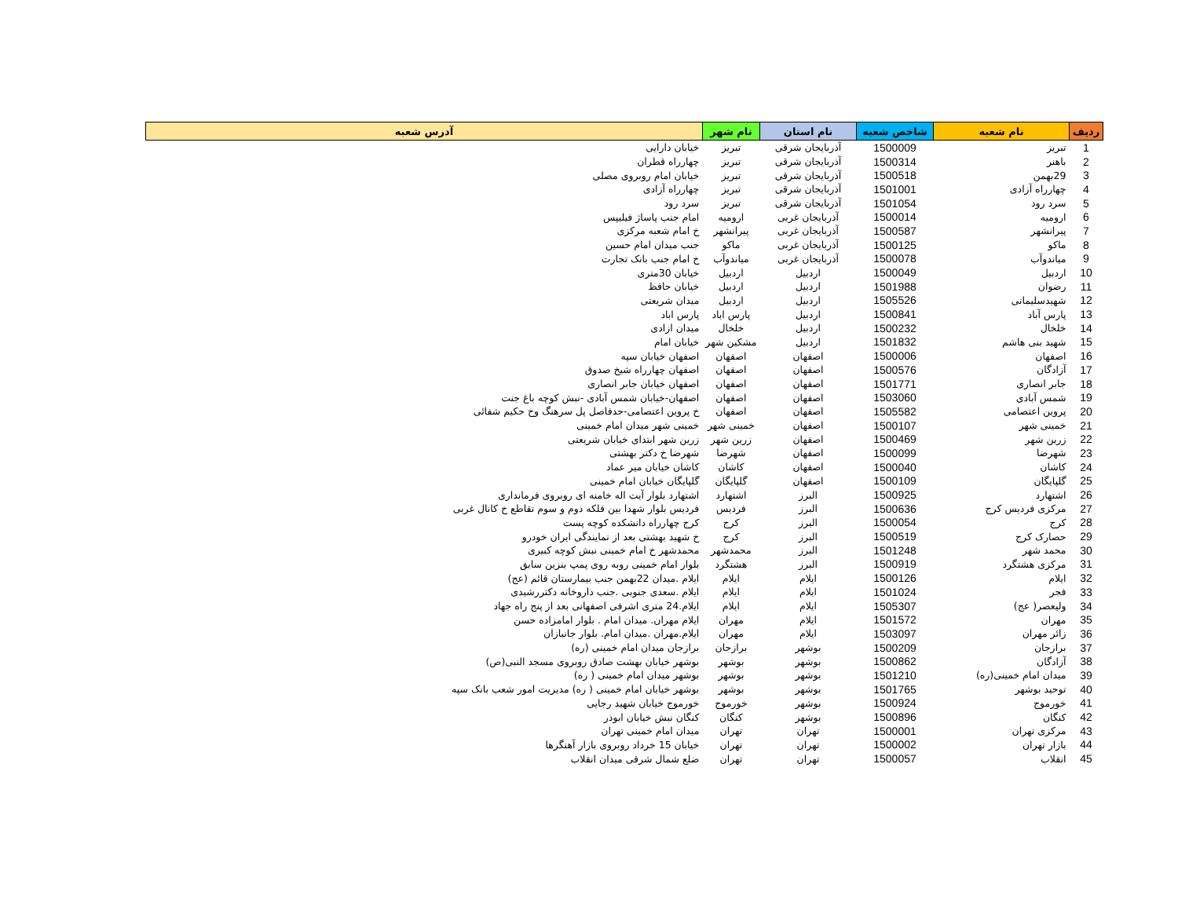| ردیف | نام شعبه | شاخص شعبه | نام استان | نام شهر | آدرس شعبه |
| --- | --- | --- | --- | --- | --- |
| 1 | تبریز | 1500009 | آذربایجان شرقی | تبریز | خیابان دارایی |
| 2 | باهنر | 1500314 | آذربایجان شرقی | تبریز | چهارراه قطران |
| 3 | 29بهمن | 1500518 | آذربایجان شرقی | تبریز | خیابان امام روبروی مصلی |
| 4 | چهارراه آزادی | 1501001 | آذربایجان شرقی | تبریز | چهارراه آزادی |
| 5 | سرد رود | 1501054 | آذربایجان شرقی | تبریز | سرد رود |
| 6 | ارومیه | 1500014 | آذربایجان غربی | ارومیه | امام جنب پاساژ فیلیپس |
| 7 | پیرانشهر | 1500587 | آذربایجان غربی | پیرانشهر | خ امام شعبه مرکزی |
| 8 | ماکو | 1500125 | آذربایجان غربی | ماکو | جنب میدان امام حسین |
| 9 | میاندوآب | 1500078 | آذربایجان غربی | میاندوآب | خ امام جنب بانک تجارت |
| 10 | اردبیل | 1500049 | اردبیل | اردبیل | خیابان 30متری |
| 11 | رضوان | 1501988 | اردبیل | اردبیل | خیابان حافظ |
| 12 | شهیدسلیمانی | 1505526 | اردبیل | اردبیل | میدان شریعتی |
| 13 | پارس آباد | 1500841 | اردبیل | پارس اباد | پارس اباد |
| 14 | خلخال | 1500232 | اردبیل | خلخال | میدان ازادی |
| 15 | شهید بنی هاشم | 1501832 | اردبیل | مشکین شهر | خیابان امام |
| 16 | اصفهان | 1500006 | اصفهان | اصفهان | اصفهان خیابان سپه |
| 17 | آزادگان | 1500576 | اصفهان | اصفهان | اصفهان چهارراه شیخ صدوق |
| 18 | جابر انصاری | 1501771 | اصفهان | اصفهان | اصفهان خیابان جابر انصاری |
| 19 | شمس آبادی | 1503060 | اصفهان | اصفهان | اصفهان-خیابان شمس آبادی -نبش کوچه باغ جنت |
| 20 | پروین اعتصامی | 1505582 | اصفهان | اصفهان | خ پروین اعتصامی-حدفاصل پل سرهنگ وخ حکیم شفائی |
| 21 | خمینی شهر | 1500107 | اصفهان | خمینی شهر | خمینی شهر میدان امام خمینی |
| 22 | زرین شهر | 1500469 | اصفهان | زرین شهر | زرین شهر ابتدای خیابان شریعتی |
| 23 | شهرضا | 1500099 | اصفهان | شهرضا | شهرضا خ دکتر بهشتی |
| 24 | کاشان | 1500040 | اصفهان | کاشان | کاشان خیابان میر عماد |
| 25 | گلپایگان | 1500109 | اصفهان | گلپایگان | گلپایگان خیابان امام خمینی |
| 26 | اشتهارد | 1500925 | البرز | اشتهارد | اشتهارد بلوار آیت اله خامنه ای روبروی فرمانداری |
| 27 | مرکزی فردیس کرج | 1500636 | البرز | فردیس | فردیس بلوار شهدا بین فلکه دوم و سوم تقاطع خ کانال غربی |
| 28 | کرج | 1500054 | البرز | کرج | کرج چهارراه دانشکده کوچه پست |
| 29 | حصارک کرج | 1500519 | البرز | کرج | خ شهید بهشتی بعد از نمایندگی ایران خودرو |
| 30 | محمد شهر | 1501248 | البرز | محمدشهر | محمدشهر خ امام خمینی نبش کوچه کبیری |
| 31 | مرکزی هشتگرد | 1500919 | البرز | هشتگرد | بلوار امام خمینی روبه روی پمپ بنزین سابق |
| 32 | ایلام | 1500126 | ایلام | ایلام | ایلام .میدان 22بهمن جنب بیمارستان قائم (عج) |
| 33 | فجر | 1501024 | ایلام | ایلام | ایلام .سعدی جنوبی .جنب داروخانه دکتررشیدی |
| 34 | ولیعصر( عج) | 1505307 | ایلام | ایلام | ایلام.24 متری اشرفی اصفهانی بعد از پنج راه جهاد |
| 35 | مهران | 1501572 | ایلام | مهران | ایلام مهران. میدان امام . بلوار امامزاده حسن |
| 36 | زائر مهران | 1503097 | ایلام | مهران | ایلام.مهران .میدان امام. بلوار جانبازان |
| 37 | برازجان | 1500209 | بوشهر | برازجان | برازجان میدان امام خمینی (ره) |
| 38 | آزادگان | 1500862 | بوشهر | بوشهر | بوشهر خیابان بهشت صادق روبروی مسجد النبی(ص) |
| 39 | میدان امام خمینی(ره) | 1501210 | بوشهر | بوشهر | بوشهر میدان امام خمینی ( ره) |
| 40 | توحید بوشهر | 1501765 | بوشهر | بوشهر | بوشهر خیابان امام خمینی ( ره) مدیریت امور شعب بانک سپه |
| 41 | خورموج | 1500924 | بوشهر | خورموج | خورموج خیابان شهید رجایی |
| 42 | کنگان | 1500896 | بوشهر | کنگان | کنگان نبش خیابان ابوذر |
| 43 | مرکزی تهران | 1500001 | تهران | تهران | میدان امام خمینی تهران |
| 44 | بازار تهران | 1500002 | تهران | تهران | خیابان 15 خرداد روبروی بازار آهنگرها |
| 45 | انقلاب | 1500057 | تهران | تهران | ضلع شمال شرقی میدان انقلاب |